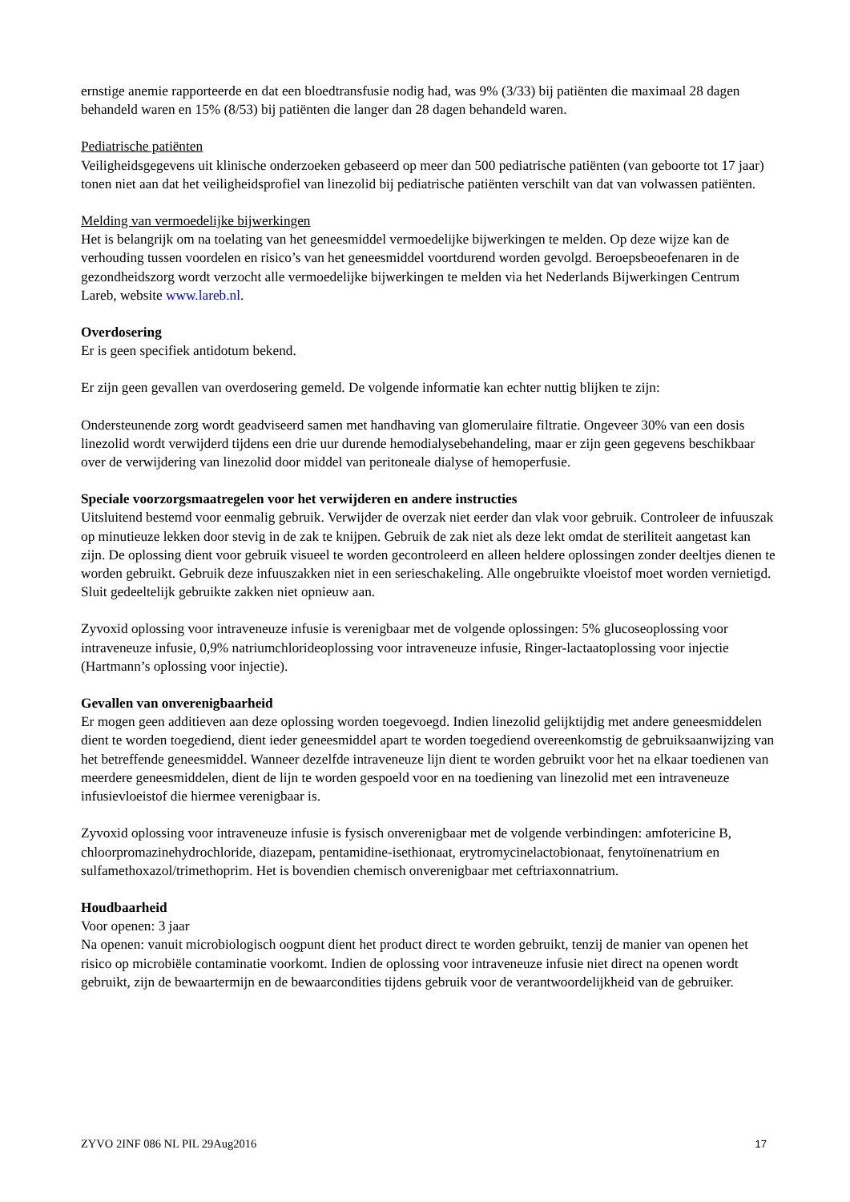ernstige anemie rapporteerde en dat een bloedtransfusie nodig had, was 9% (3/33) bij patiënten die maximaal 28 dagen behandeld waren en 15% (8/53) bij patiënten die langer dan 28 dagen behandeld waren.
Pediatrische patiënten
Veiligheidsgegevens uit klinische onderzoeken gebaseerd op meer dan 500 pediatrische patiënten (van geboorte tot 17 jaar) tonen niet aan dat het veiligheidsprofiel van linezolid bij pediatrische patiënten verschilt van dat van volwassen patiënten.
Melding van vermoedelijke bijwerkingen
Het is belangrijk om na toelating van het geneesmiddel vermoedelijke bijwerkingen te melden. Op deze wijze kan de verhouding tussen voordelen en risico’s van het geneesmiddel voortdurend worden gevolgd. Beroepsbeoefenaren in de gezondheidszorg wordt verzocht alle vermoedelijke bijwerkingen te melden via het Nederlands Bijwerkingen Centrum Lareb, website www.lareb.nl.
Overdosering
Er is geen specifiek antidotum bekend.
Er zijn geen gevallen van overdosering gemeld. De volgende informatie kan echter nuttig blijken te zijn:
Ondersteunende zorg wordt geadviseerd samen met handhaving van glomerulaire filtratie. Ongeveer 30% van een dosis linezolid wordt verwijderd tijdens een drie uur durende hemodialysebehandeling, maar er zijn geen gegevens beschikbaar over de verwijdering van linezolid door middel van peritoneale dialyse of hemoperfusie.
Speciale voorzorgsmaatregelen voor het verwijderen en andere instructies
Uitsluitend bestemd voor eenmalig gebruik. Verwijder de overzak niet eerder dan vlak voor gebruik. Controleer de infuuszak op minutieuze lekken door stevig in de zak te knijpen. Gebruik de zak niet als deze lekt omdat de steriliteit aangetast kan zijn. De oplossing dient voor gebruik visueel te worden gecontroleerd en alleen heldere oplossingen zonder deeltjes dienen te worden gebruikt. Gebruik deze infuuszakken niet in een serieschakeling. Alle ongebruikte vloeistof moet worden vernietigd. Sluit gedeeltelijk gebruikte zakken niet opnieuw aan.
Zyvoxid oplossing voor intraveneuze infusie is verenigbaar met de volgende oplossingen: 5% glucoseoplossing voor intraveneuze infusie, 0,9% natriumchlorideoplossing voor intraveneuze infusie, Ringer-lactaatoplossing voor injectie (Hartmann’s oplossing voor injectie).
Gevallen van onverenigbaarheid
Er mogen geen additieven aan deze oplossing worden toegevoegd. Indien linezolid gelijktijdig met andere geneesmiddelen dient te worden toegediend, dient ieder geneesmiddel apart te worden toegediend overeenkomstig de gebruiksaanwijzing van het betreffende geneesmiddel. Wanneer dezelfde intraveneuze lijn dient te worden gebruikt voor het na elkaar toedienen van meerdere geneesmiddelen, dient de lijn te worden gespoeld voor en na toediening van linezolid met een intraveneuze infusievloeistof die hiermee verenigbaar is.
Zyvoxid oplossing voor intraveneuze infusie is fysisch onverenigbaar met de volgende verbindingen: amfotericine B, chloorpromazinehydrochloride, diazepam, pentamidine-isethionaat, erytromycinelactobionaat, fenytoïnenatrium en sulfamethoxazol/trimethoprim. Het is bovendien chemisch onverenigbaar met ceftriaxonnatrium.
Houdbaarheid
Voor openen: 3 jaar
Na openen: vanuit microbiologisch oogpunt dient het product direct te worden gebruikt, tenzij de manier van openen het risico op microbiële contaminatie voorkomt. Indien de oplossing voor intraveneuze infusie niet direct na openen wordt gebruikt, zijn de bewaartermijn en de bewaarcondities tijdens gebruik voor de verantwoordelijkheid van de gebruiker.
ZYVO 2INF 086 NL PIL 29Aug2016 17